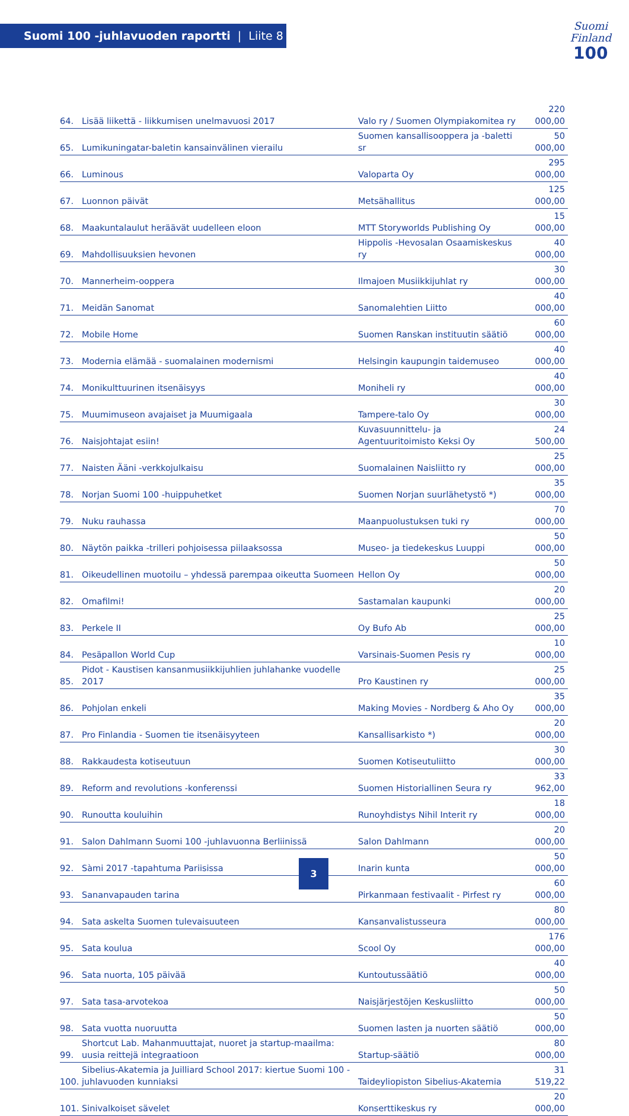Suomi 100 -juhlavuoden raportti | Liite 8
Suomi
Finland
100
| 64. | Lisää liikettä - liikkumisen unelmavuosi 2017 | Valo ry / Suomen Olympiakomitea ry | 220 000,00 |
| 65. | Lumikuningatar-baletin kansainvälinen vierailu | Suomen kansallisooppera ja -baletti sr | 50 000,00 |
| 66. | Luminous | Valoparta Oy | 295 000,00 |
| 67. | Luonnon päivät | Metsähallitus | 125 000,00 |
| 68. | Maakuntalaulut heräävät uudelleen eloon | MTT Storyworlds Publishing Oy | 15 000,00 |
| 69. | Mahdollisuuksien hevonen | Hippolis -Hevosalan Osaamiskeskus ry | 40 000,00 |
| 70. | Mannerheim-ooppera | Ilmajoen Musiikkijuhlat ry | 30 000,00 |
| 71. | Meidän Sanomat | Sanomalehtien Liitto | 40 000,00 |
| 72. | Mobile Home | Suomen Ranskan instituutin säätiö | 60 000,00 |
| 73. | Modernia elämää - suomalainen modernismi | Helsingin kaupungin taidemuseo | 40 000,00 |
| 74. | Monikulttuurinen itsenäisyys | Moniheli ry | 40 000,00 |
| 75. | Muumimuseon avajaiset ja Muumigaala | Tampere-talo Oy | 30 000,00 |
| 76. | Naisjohtajat esiin! | Kuvasuunnittelu- ja Agentuuritoimisto Keksi Oy | 24 500,00 |
| 77. | Naisten Ääni -verkkojulkaisu | Suomalainen Naisliitto ry | 25 000,00 |
| 78. | Norjan Suomi 100 -huippuhetket | Suomen Norjan suurlähetystö *) | 35 000,00 |
| 79. | Nuku rauhassa | Maanpuolustuksen tuki ry | 70 000,00 |
| 80. | Näytön paikka -trilleri pohjoisessa piilaaksossa | Museo- ja tiedekeskus Luuppi | 50 000,00 |
| 81. | Oikeudellinen muotoilu – yhdessä parempaa oikeutta Suomeen | Hellon Oy | 50 000,00 |
| 82. | Omafilmi! | Sastamalan kaupunki | 20 000,00 |
| 83. | Perkele II | Oy Bufo Ab | 25 000,00 |
| 84. | Pesäpallon World Cup | Varsinais-Suomen Pesis ry | 10 000,00 |
| 85. | Pidot - Kaustisen kansanmusiikkijuhlien juhlahanke vuodelle 2017 | Pro Kaustinen ry | 25 000,00 |
| 86. | Pohjolan enkeli | Making Movies - Nordberg & Aho Oy | 35 000,00 |
| 87. | Pro Finlandia - Suomen tie itsenäisyyteen | Kansallisarkisto *) | 20 000,00 |
| 88. | Rakkaudesta kotiseutuun | Suomen Kotiseutuliitto | 30 000,00 |
| 89. | Reform and revolutions -konferenssi | Suomen Historiallinen Seura ry | 33 962,00 |
| 90. | Runoutta kouluihin | Runoyhdistys Nihil Interit ry | 18 000,00 |
| 91. | Salon Dahlmann Suomi 100 -juhlavuonna Berliinissä | Salon Dahlmann | 20 000,00 |
| 92. | Sàmi 2017 -tapahtuma Pariisissa | Inarin kunta | 50 000,00 |
| 93. | Sananvapauden tarina | Pirkanmaan festivaalit - Pirfest ry | 60 000,00 |
| 94. | Sata askelta Suomen tulevaisuuteen | Kansanvalistusseura | 80 000,00 |
| 95. | Sata koulua | Scool Oy | 176 000,00 |
| 96. | Sata nuorta, 105 päivää | Kuntoutussäätiö | 40 000,00 |
| 97. | Sata tasa-arvotekoa | Naisjärjestöjen Keskusliitto | 50 000,00 |
| 98. | Sata vuotta nuoruutta | Suomen lasten ja nuorten säätiö | 50 000,00 |
| 99. | Shortcut Lab. Mahanmuuttajat, nuoret ja startup-maailma: uusia reittejä integraatioon | Startup-säätiö | 80 000,00 |
| 100. | Sibelius-Akatemia ja Juilliard School 2017: kiertue Suomi 100 -juhlavuoden kunniaksi | Taideyliopiston Sibelius-Akatemia | 31 519,22 |
| 101. | Sinivalkoiset sävelet | Konserttikeskus ry | 20 000,00 |
3